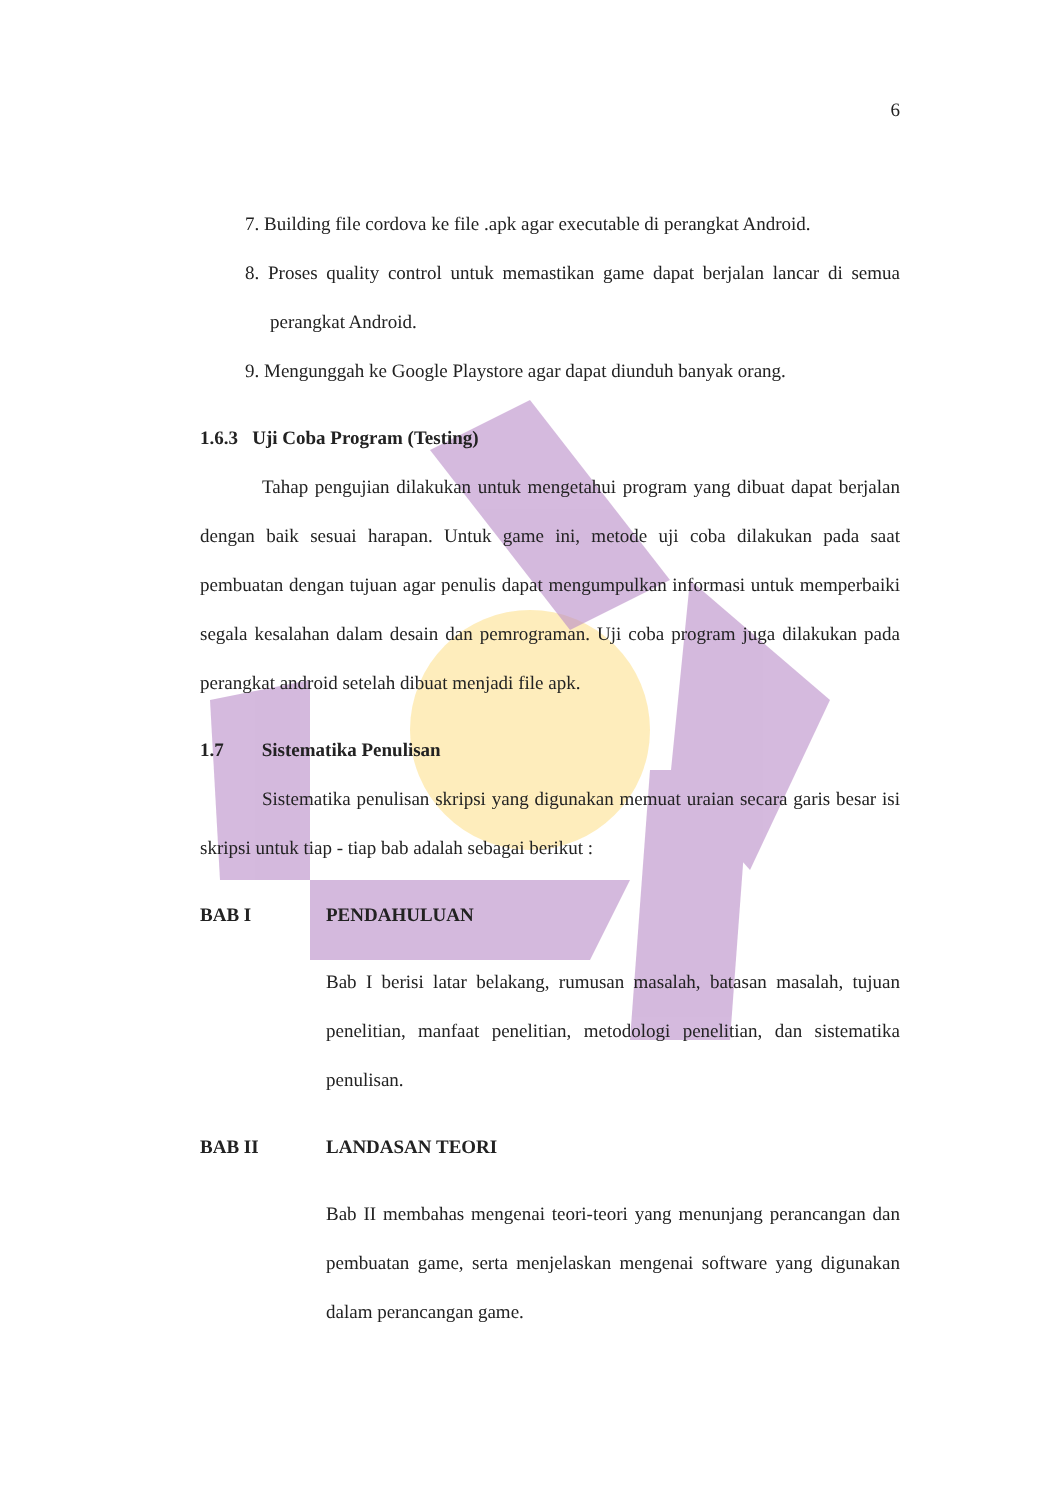6
7. Building file cordova ke file .apk agar executable di perangkat Android.
8. Proses quality control untuk memastikan game dapat berjalan lancar di semua perangkat Android.
9. Mengunggah ke Google Playstore agar dapat diunduh banyak orang.
1.6.3 Uji Coba Program (Testing)
Tahap pengujian dilakukan untuk mengetahui program yang dibuat dapat berjalan dengan baik sesuai harapan. Untuk game ini, metode uji coba dilakukan pada saat pembuatan dengan tujuan agar penulis dapat mengumpulkan informasi untuk memperbaiki segala kesalahan dalam desain dan pemrograman. Uji coba program juga dilakukan pada perangkat android setelah dibuat menjadi file apk.
1.7 Sistematika Penulisan
Sistematika penulisan skripsi yang digunakan memuat uraian secara garis besar isi skripsi untuk tiap - tiap bab adalah sebagai berikut :
BAB I PENDAHULUAN
Bab I berisi latar belakang, rumusan masalah, batasan masalah, tujuan penelitian, manfaat penelitian, metodologi penelitian, dan sistematika penulisan.
BAB II LANDASAN TEORI
Bab II membahas mengenai teori-teori yang menunjang perancangan dan pembuatan game, serta menjelaskan mengenai software yang digunakan dalam perancangan game.